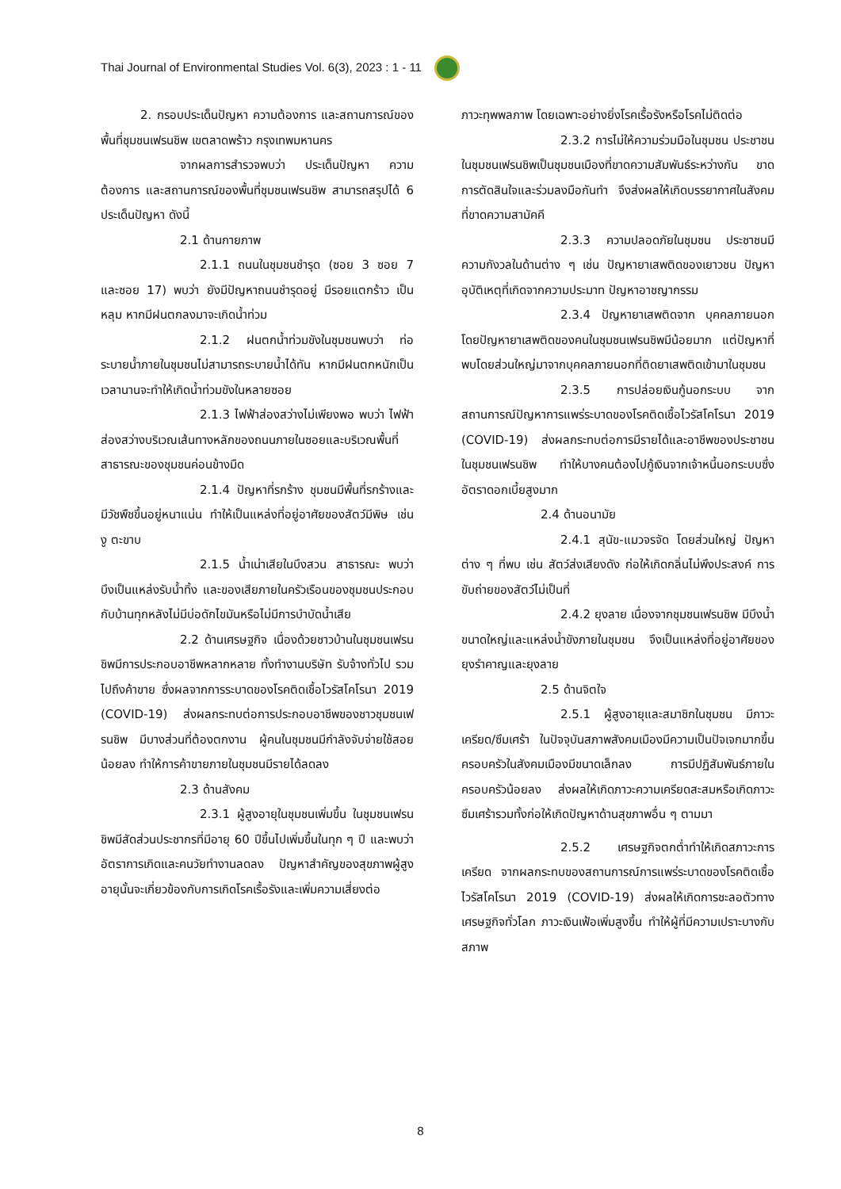Thai Journal of Environmental Studies Vol. 6(3), 2023 : 1 - 11
2. กรอบประเด็นปัญหา ความต้องการ และสถานการณ์ของพื้นที่ชุมชนเฟรนชิพ เขตลาดพร้าว กรุงเทพมหานคร
จากผลการสำรวจพบว่า ประเด็นปัญหา ความต้องการ และสถานการณ์ของพื้นที่ชุมชนเฟรนชิพ สามารถสรุปได้ 6 ประเด็นปัญหา ดังนี้
2.1 ด้านกายภาพ
2.1.1 ถนนในชุมชนชำรุด (ซอย 3 ซอย 7 และซอย 17) พบว่า ยังมีปัญหาถนนชำรุดอยู่ มีรอยแตกร้าว เป็นหลุม หากมีฝนตกลงมาจะเกิดน้ำท่วม
2.1.2 ฝนตกน้ำท่วมขังในชุมชนพบว่า ท่อระบายน้ำภายในชุมชนไม่สามารถระบายน้ำได้ทัน หากมีฝนตกหนักเป็นเวลานานจะทำให้เกิดน้ำท่วมขังในหลายซอย
2.1.3 ไฟฟ้าส่องสว่างไม่เพียงพอ พบว่า ไฟฟ้าส่องสว่างบริเวณเส้นทางหลักของถนนภายในซอยและบริเวณพื้นที่สาธารณะของชุมชนค่อนข้างมืด
2.1.4 ปัญหาที่รกร้าง ชุมชนมีพื้นที่รกร้างและมีวัชพืชขึ้นอยู่หนาแน่น ทำให้เป็นแหล่งที่อยู่อาศัยของสัตว์มีพิษ เช่น งู ตะขาบ
2.1.5 น้ำเน่าเสียในบึงสวน สาธารณะ พบว่า บึงเป็นแหล่งรับน้ำทิ้ง และของเสียภายในครัวเรือนของชุมชนประกอบกับบ้านทุกหลังไม่มีบ่อดักไขมันหรือไม่มีการบำบัดน้ำเสีย
2.2 ด้านเศรษฐกิจ เนื่องด้วยชาวบ้านในชุมชนเฟรนชิพมีการประกอบอาชีพหลากหลาย ทั้งทำงานบริษัท รับจ้างทั่วไป รวมไปถึงค้าขาย ซึ่งผลจากการระบาดของโรคติดเชื้อไวรัสโคโรนา 2019 (COVID-19) ส่งผลกระทบต่อการประกอบอาชีพของชาวชุมชนเฟรนชิพ มีบางส่วนที่ต้องตกงาน ผู้คนในชุมชนมีกำลังจับจ่ายใช้สอยน้อยลง ทำให้การค้าขายภายในชุมชนมีรายได้ลดลง
2.3 ด้านสังคม
2.3.1 ผู้สูงอายุในชุมชนเพิ่มขึ้น ในชุมชนเฟรนชิพมีสัดส่วนประชากรที่มีอายุ 60 ปีขึ้นไปเพิ่มขึ้นในทุก ๆ ปี และพบว่าอัตราการเกิดและคนวัยทำงานลดลง ปัญหาสำคัญของสุขภาพผู้สูงอายุนั้นจะเกี่ยวข้องกับการเกิดโรคเรื้อรังและเพิ่มความเสี่ยงต่อ
ภาวะทุพพลภาพ โดยเฉพาะอย่างยิ่งโรคเรื้อรังหรือโรคไม่ติดต่อ
2.3.2 การไม่ให้ความร่วมมือในชุมชน ประชาชนในชุมชนเฟรนชิพเป็นชุมชนเมืองที่ขาดความสัมพันธ์ระหว่างกัน ขาดการตัดสินใจและร่วมลงมือกันทำ จึงส่งผลให้เกิดบรรยากาศในสังคมที่ขาดความสามัคคี
2.3.3 ความปลอดภัยในชุมชน ประชาชนมีความกังวลในด้านต่าง ๆ เช่น ปัญหายาเสพติดของเยาวชน ปัญหาอุบัติเหตุที่เกิดจากความประมาท ปัญหาอาชญากรรม
2.3.4 ปัญหายาเสพติดจาก บุคคลภายนอก โดยปัญหายาเสพติดของคนในชุมชนเฟรนชิพมีน้อยมาก แต่ปัญหาที่พบโดยส่วนใหญ่มาจากบุคคลภายนอกที่ติดยาเสพติดเข้ามาในชุมชน
2.3.5 การปล่อยเงินกู้นอกระบบ จากสถานการณ์ปัญหาการแพร่ระบาดของโรคติดเชื้อไวรัสโคโรนา 2019 (COVID-19) ส่งผลกระทบต่อการมีรายได้และอาชีพของประชาชนในชุมชนเฟรนชิพ ทำให้บางคนต้องไปกู้เงินจากเจ้าหนี้นอกระบบซึ่งอัตราดอกเบี้ยสูงมาก
2.4 ด้านอนามัย
2.4.1 สุนัข-แมวจรจัด โดยส่วนใหญ่ ปัญหาต่าง ๆ ที่พบ เช่น สัตว์ส่งเสียงดัง ก่อให้เกิดกลิ่นไม่พึงประสงค์ การขับถ่ายของสัตว์ไม่เป็นที่
2.4.2 ยุงลาย เนื่องจากชุมชนเฟรนชิพ มีบึงน้ำขนาดใหญ่และแหล่งน้ำขังภายในชุมชน จึงเป็นแหล่งที่อยู่อาศัยของยุงรำคาญและยุงลาย
2.5 ด้านจิตใจ
2.5.1 ผู้สูงอายุและสมาชิกในชุมชน มีภาวะเครียด/ซึมเศร้า ในปัจจุบันสภาพสังคมเมืองมีความเป็นปัจเจกมากขึ้น ครอบครัวในสังคมเมืองมีขนาดเล็กลง การมีปฏิสัมพันธ์ภายในครอบครัวน้อยลง ส่งผลให้เกิดภาวะความเครียดสะสมหรือเกิดภาวะซึมเศร้ารวมทั้งก่อให้เกิดปัญหาด้านสุขภาพอื่น ๆ ตามมา
2.5.2 เศรษฐกิจตกต่ำทำให้เกิดสภาวะการเครียด จากผลกระทบของสถานการณ์การแพร่ระบาดของโรคติดเชื้อไวรัสโคโรนา 2019 (COVID-19) ส่งผลให้เกิดการชะลอตัวทางเศรษฐกิจทั่วโลก ภาวะเงินเฟ้อเพิ่มสูงขึ้น ทำให้ผู้ที่มีความเปราะบางกับสภาพ
8